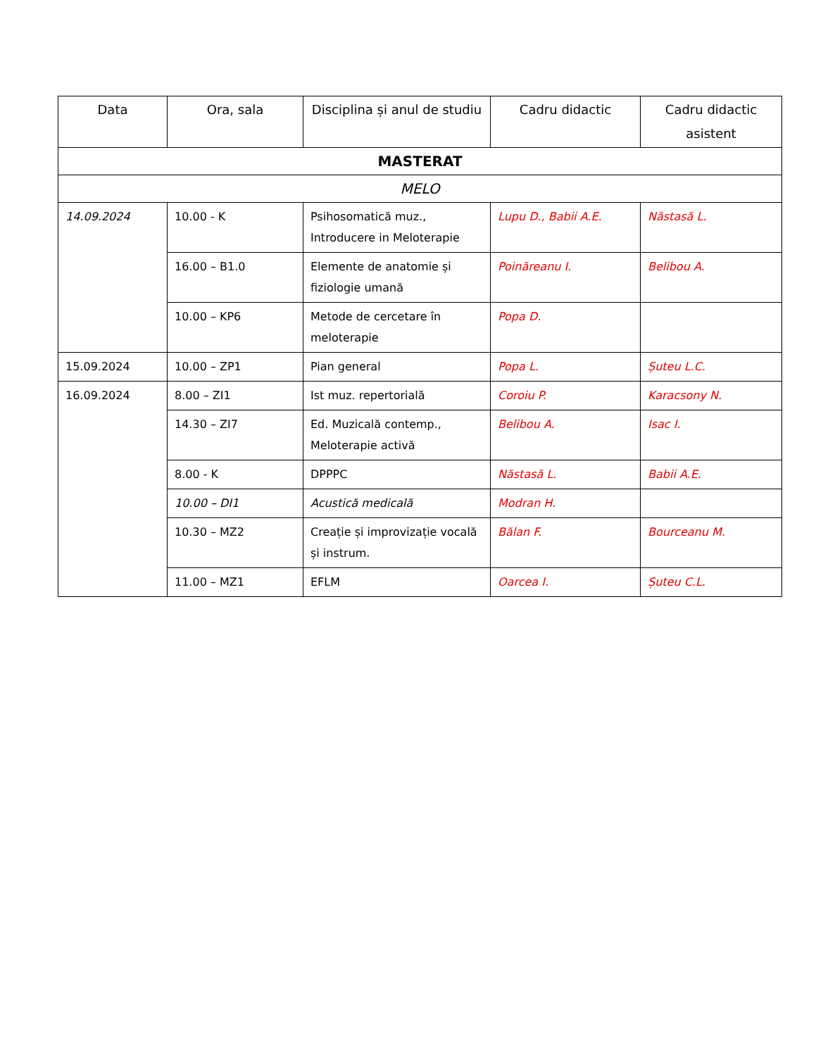| Data | Ora, sala | Disciplina și anul de studiu | Cadru didactic | Cadru didactic asistent |
| --- | --- | --- | --- | --- |
| MASTERAT | | | | |
| MELO | | | | |
| 14.09.2024 | 10.00 - K | Psihosomatică muz., Introducere in Meloterapie | Lupu D., Babii A.E. | Năstasă L. |
| | 16.00 – B1.0 | Elemente de anatomie și fiziologie umană | Poinăreanu I. | Belibou A. |
| | 10.00 – KP6 | Metode de cercetare în meloterapie | Popa D. | |
| 15.09.2024 | 10.00 – ZP1 | Pian general | Popa L. | Șuteu L.C. |
| 16.09.2024 | 8.00 – ZI1 | Ist muz. repertorială | Coroiu P. | Karacsony N. |
| | 14.30 – ZI7 | Ed. Muzicală contemp., Meloterapie activă | Belibou A. | Isac I. |
| | 8.00 - K | DPPPC | Năstasă L. | Babii A.E. |
| | 10.00 – DI1 | Acustică medicală | Modran H. | |
| | 10.30 – MZ2 | Creație și improvizație vocală și instrum. | Bălan F. | Bourceanu M. |
| | 11.00 – MZ1 | EFLM | Oarcea I. | Șuteu C.L. |